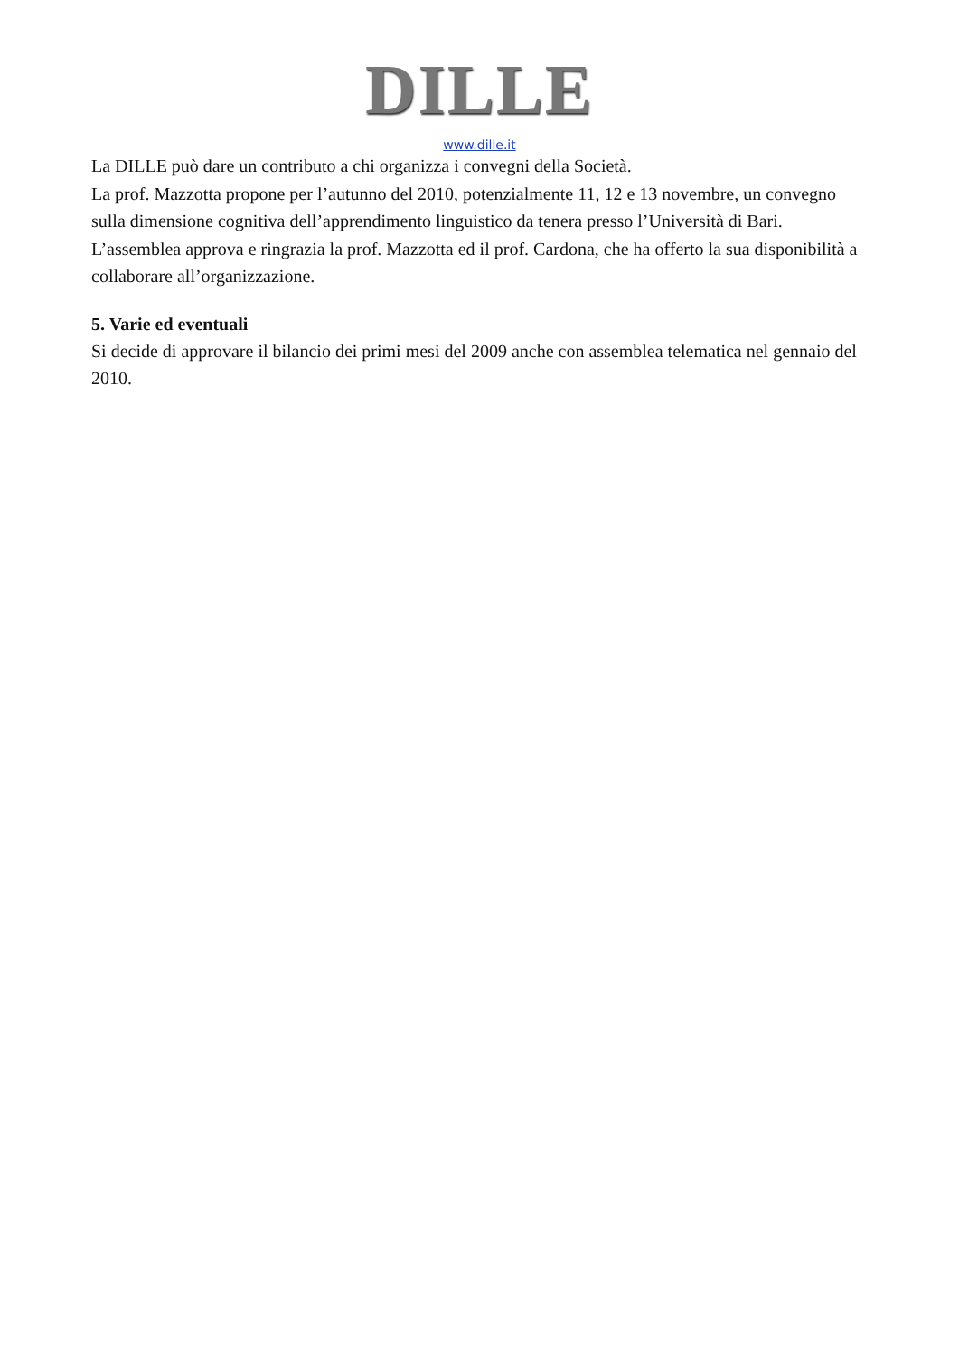DILLE
www.dille.it
La DILLE può dare un contributo a chi organizza i convegni della Società.
La prof. Mazzotta propone per l’autunno del 2010, potenzialmente 11, 12 e 13 novembre, un convegno sulla dimensione cognitiva dell’apprendimento linguistico da tenera presso l’Università di Bari. L’assemblea approva e ringrazia la prof. Mazzotta ed il prof. Cardona, che ha offerto la sua disponibilità a collaborare all’organizzazione.
5. Varie ed eventuali
Si decide di approvare il bilancio dei primi mesi del 2009 anche con assemblea telematica nel gennaio del 2010.